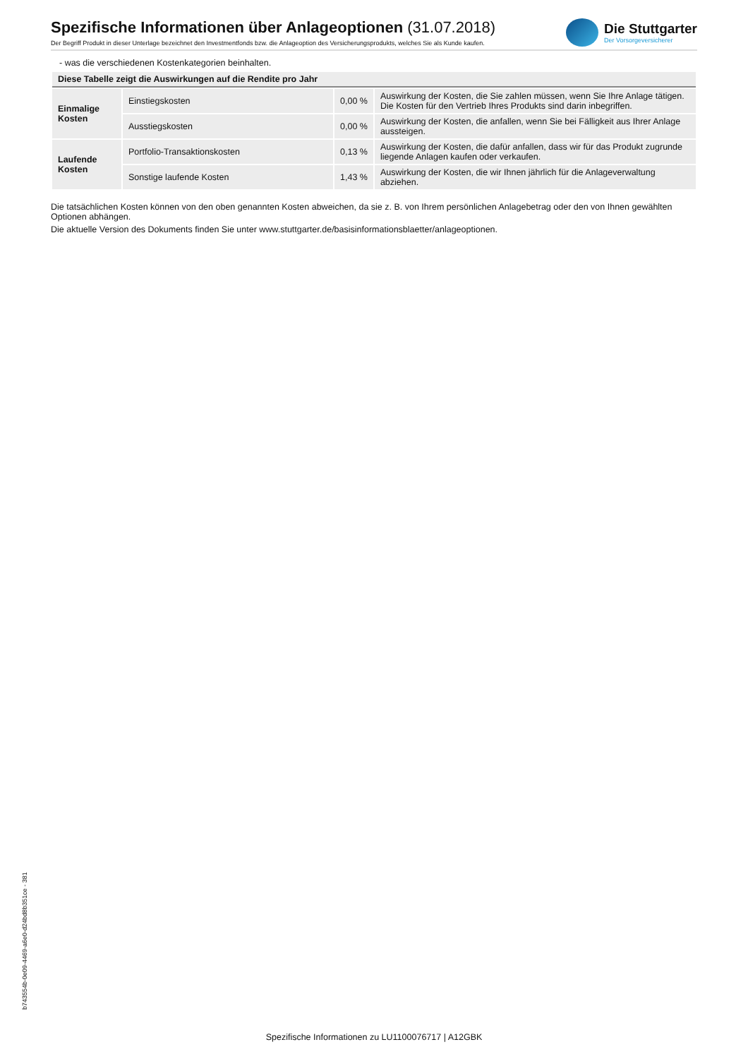Spezifische Informationen über Anlageoptionen (31.07.2018)
Der Begriff Produkt in dieser Unterlage bezeichnet den Investmentfonds bzw. die Anlageoption des Versicherungsprodukts, welches Sie als Kunde kaufen.
Die Stuttgarter
Der Vorsorgeversicherer
- was die verschiedenen Kostenkategorien beinhalten.
| Diese Tabelle zeigt die Auswirkungen auf die Rendite pro Jahr | | | |
| Einmalige Kosten | Einstiegskosten | 0,00 % | Auswirkung der Kosten, die Sie zahlen müssen, wenn Sie Ihre Anlage tätigen. Die Kosten für den Vertrieb Ihres Produkts sind darin inbegriffen. |
| | Ausstiegskosten | 0,00 % | Auswirkung der Kosten, die anfallen, wenn Sie bei Fälligkeit aus Ihrer Anlage aussteigen. |
| Laufende Kosten | Portfolio-Transaktionskosten | 0,13 % | Auswirkung der Kosten, die dafür anfallen, dass wir für das Produkt zugrunde liegende Anlagen kaufen oder verkaufen. |
| | Sonstige laufende Kosten | 1,43 % | Auswirkung der Kosten, die wir Ihnen jährlich für die Anlageverwaltung abziehen. |
Die tatsächlichen Kosten können von den oben genannten Kosten abweichen, da sie z. B. von Ihrem persönlichen Anlagebetrag oder den von Ihnen gewählten Optionen abhängen.
Die aktuelle Version des Dokuments finden Sie unter www.stuttgarter.de/basisinformationsblaetter/anlageoptionen.
b743554b-0e09-4469-a6e0-d24bd8b351ce - 381
Spezifische Informationen zu LU1100076717 | A12GBK